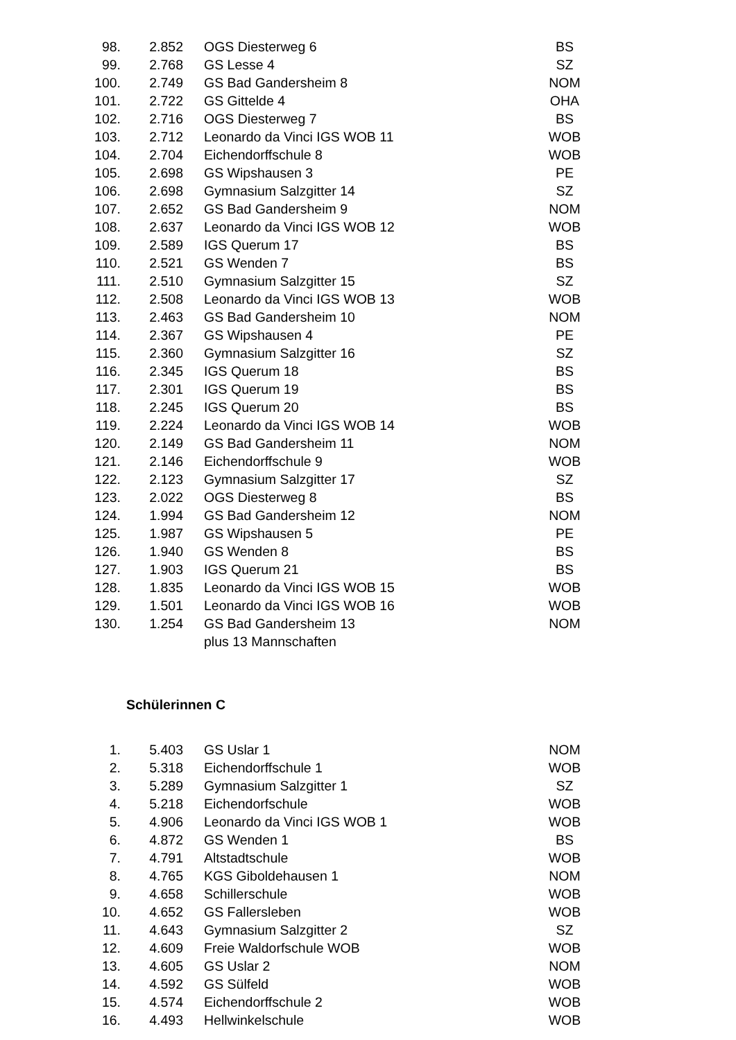| 98. | 2.852 | OGS Diesterweg 6 | BS |
| 99. | 2.768 | GS Lesse 4 | SZ |
| 100. | 2.749 | GS Bad Gandersheim 8 | NOM |
| 101. | 2.722 | GS Gittelde 4 | OHA |
| 102. | 2.716 | OGS Diesterweg 7 | BS |
| 103. | 2.712 | Leonardo da Vinci IGS WOB 11 | WOB |
| 104. | 2.704 | Eichendorffschule 8 | WOB |
| 105. | 2.698 | GS Wipshausen 3 | PE |
| 106. | 2.698 | Gymnasium Salzgitter 14 | SZ |
| 107. | 2.652 | GS Bad Gandersheim 9 | NOM |
| 108. | 2.637 | Leonardo da Vinci IGS WOB 12 | WOB |
| 109. | 2.589 | IGS Querum 17 | BS |
| 110. | 2.521 | GS Wenden 7 | BS |
| 111. | 2.510 | Gymnasium Salzgitter 15 | SZ |
| 112. | 2.508 | Leonardo da Vinci IGS WOB 13 | WOB |
| 113. | 2.463 | GS Bad Gandersheim 10 | NOM |
| 114. | 2.367 | GS Wipshausen 4 | PE |
| 115. | 2.360 | Gymnasium Salzgitter 16 | SZ |
| 116. | 2.345 | IGS Querum 18 | BS |
| 117. | 2.301 | IGS Querum 19 | BS |
| 118. | 2.245 | IGS Querum 20 | BS |
| 119. | 2.224 | Leonardo da Vinci IGS WOB 14 | WOB |
| 120. | 2.149 | GS Bad Gandersheim 11 | NOM |
| 121. | 2.146 | Eichendorffschule 9 | WOB |
| 122. | 2.123 | Gymnasium Salzgitter 17 | SZ |
| 123. | 2.022 | OGS Diesterweg 8 | BS |
| 124. | 1.994 | GS Bad Gandersheim 12 | NOM |
| 125. | 1.987 | GS Wipshausen 5 | PE |
| 126. | 1.940 | GS Wenden 8 | BS |
| 127. | 1.903 | IGS Querum 21 | BS |
| 128. | 1.835 | Leonardo da Vinci IGS WOB 15 | WOB |
| 129. | 1.501 | Leonardo da Vinci IGS WOB 16 | WOB |
| 130. | 1.254 | GS Bad Gandersheim 13 | NOM |
| | | plus 13 Mannschaften | |
Schülerinnen C
| 1. | 5.403 | GS Uslar 1 | NOM |
| 2. | 5.318 | Eichendorffschule 1 | WOB |
| 3. | 5.289 | Gymnasium Salzgitter 1 | SZ |
| 4. | 5.218 | Eichendorfschule | WOB |
| 5. | 4.906 | Leonardo da Vinci IGS WOB 1 | WOB |
| 6. | 4.872 | GS Wenden 1 | BS |
| 7. | 4.791 | Altstadtschule | WOB |
| 8. | 4.765 | KGS Giboldehausen 1 | NOM |
| 9. | 4.658 | Schillerschule | WOB |
| 10. | 4.652 | GS Fallersleben | WOB |
| 11. | 4.643 | Gymnasium Salzgitter 2 | SZ |
| 12. | 4.609 | Freie Waldorfschule WOB | WOB |
| 13. | 4.605 | GS Uslar 2 | NOM |
| 14. | 4.592 | GS Sülfeld | WOB |
| 15. | 4.574 | Eichendorffschule 2 | WOB |
| 16. | 4.493 | Hellwinkelschule | WOB |